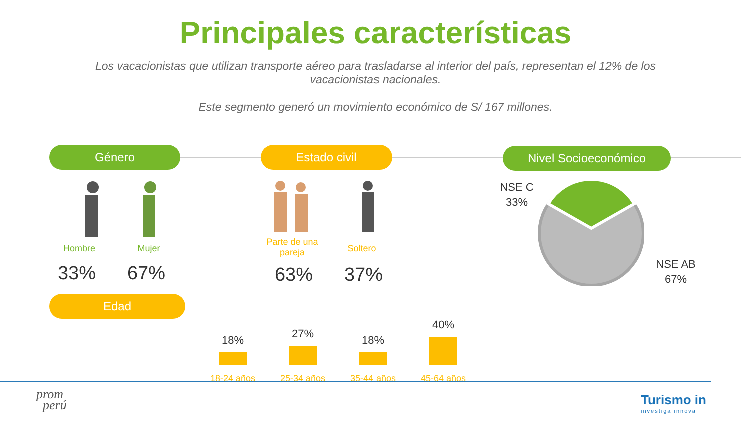Principales características
Los vacacionistas que utilizan transporte aéreo para trasladarse al interior del país, representan el 12% de los vacacionistas nacionales.
Este segmento generó un movimiento económico de S/ 167 millones.
Género Estado civil Nivel Socioeconómico
Hombre Mujer
33% 67%
Parte de una pareja
Soltero
63% 37%
NSE C
33%
NSE AB
67%
Edad
18% 27% 18%
40%
18-24 años 25-34 años 35-44 años 45-64 años
prom
perú
Turismo in
investiga innova